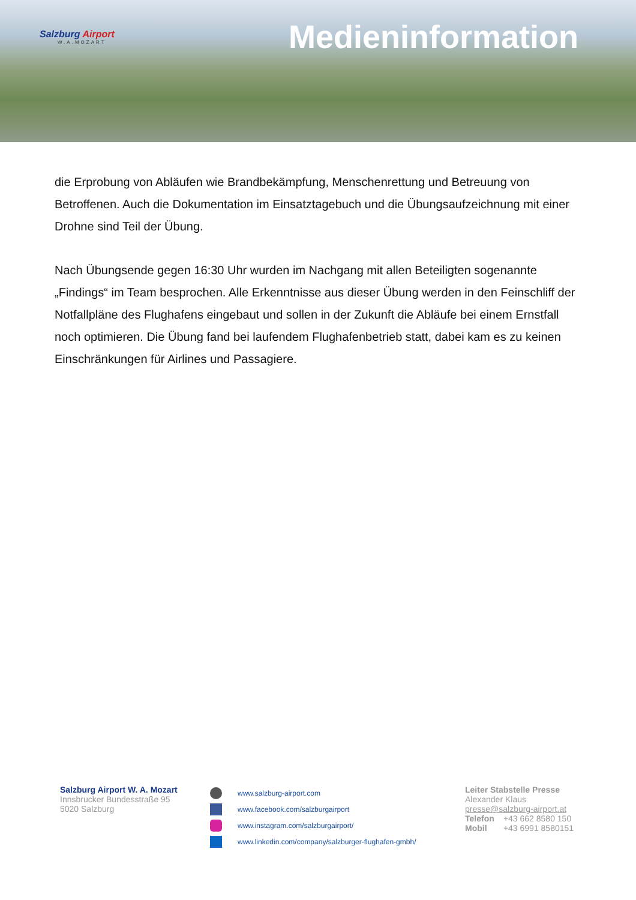Salzburg Airport
W.A.MOZART
Medieninformation
die Erprobung von Abläufen wie Brandbekämpfung, Menschenrettung und Betreuung von Betroffenen. Auch die Dokumentation im Einsatztagebuch und die Übungsaufzeichnung mit einer Drohne sind Teil der Übung.
Nach Übungsende gegen 16:30 Uhr wurden im Nachgang mit allen Beteiligten sogenannte „Findings“ im Team besprochen. Alle Erkenntnisse aus dieser Übung werden in den Feinschliff der Notfallpläne des Flughafens eingebaut und sollen in der Zukunft die Abläufe bei einem Ernstfall noch optimieren. Die Übung fand bei laufendem Flughafenbetrieb statt, dabei kam es zu keinen Einschränkungen für Airlines und Passagiere.
Salzburg Airport W. A. Mozart
Innsbrucker Bundesstraße 95
5020 Salzburg
www.salzburg-airport.com
www.facebook.com/salzburgairport
www.instagram.com/salzburgairport/
www.linkedin.com/company/salzburger-flughafen-gmbh/
Leiter Stabstelle Presse
Alexander Klaus
presse@salzburg-airport.at
Telefon +43 662 8580 150
Mobil +43 6991 8580151